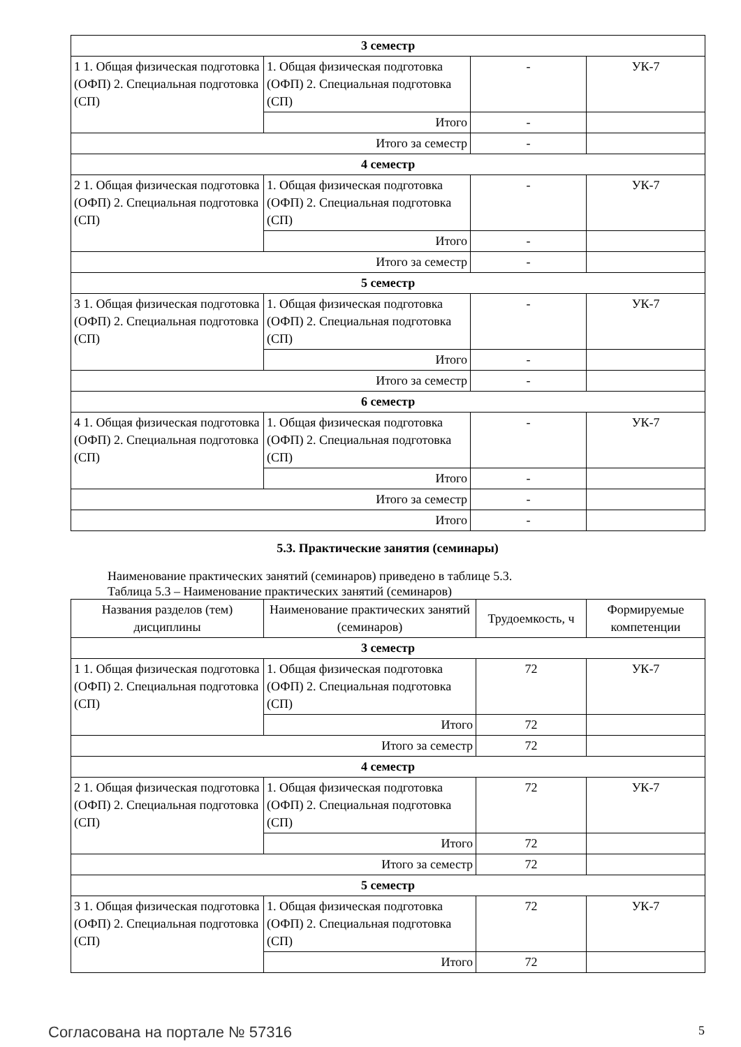| 3 семестр | | | |
| 1 1. Общая физическая подготовка (ОФП) 2. Специальная подготовка (СП) | 1. Общая физическая подготовка (ОФП) 2. Специальная подготовка (СП) | - | УК-7 |
| | Итого | - | |
| Итого за семестр | | - | |
| 4 семестр | | | |
| 2 1. Общая физическая подготовка (ОФП) 2. Специальная подготовка (СП) | 1. Общая физическая подготовка (ОФП) 2. Специальная подготовка (СП) | - | УК-7 |
| | Итого | - | |
| Итого за семестр | | - | |
| 5 семестр | | | |
| 3 1. Общая физическая подготовка (ОФП) 2. Специальная подготовка (СП) | 1. Общая физическая подготовка (ОФП) 2. Специальная подготовка (СП) | - | УК-7 |
| | Итого | - | |
| Итого за семестр | | - | |
| 6 семестр | | | |
| 4 1. Общая физическая подготовка (ОФП) 2. Специальная подготовка (СП) | 1. Общая физическая подготовка (ОФП) 2. Специальная подготовка (СП) | - | УК-7 |
| | Итого | - | |
| Итого за семестр | | - | |
| Итого | | - | |
5.3. Практические занятия (семинары)
Наименование практических занятий (семинаров) приведено в таблице 5.3.
Таблица 5.3 – Наименование практических занятий (семинаров)
| Названия разделов (тем) дисциплины | Наименование практических занятий (семинаров) | Трудоемкость, ч | Формируемые компетенции |
| --- | --- | --- | --- |
| 3 семестр | | | |
| 1 1. Общая физическая подготовка (ОФП) 2. Специальная подготовка (СП) | 1. Общая физическая подготовка (ОФП) 2. Специальная подготовка (СП) | 72 | УК-7 |
| | Итого | 72 | |
| Итого за семестр | | 72 | |
| 4 семестр | | | |
| 2 1. Общая физическая подготовка (ОФП) 2. Специальная подготовка (СП) | 1. Общая физическая подготовка (ОФП) 2. Специальная подготовка (СП) | 72 | УК-7 |
| | Итого | 72 | |
| Итого за семестр | | 72 | |
| 5 семестр | | | |
| 3 1. Общая физическая подготовка (ОФП) 2. Специальная подготовка (СП) | 1. Общая физическая подготовка (ОФП) 2. Специальная подготовка (СП) | 72 | УК-7 |
| | Итого | 72 | |
Согласована на портале № 57316 5